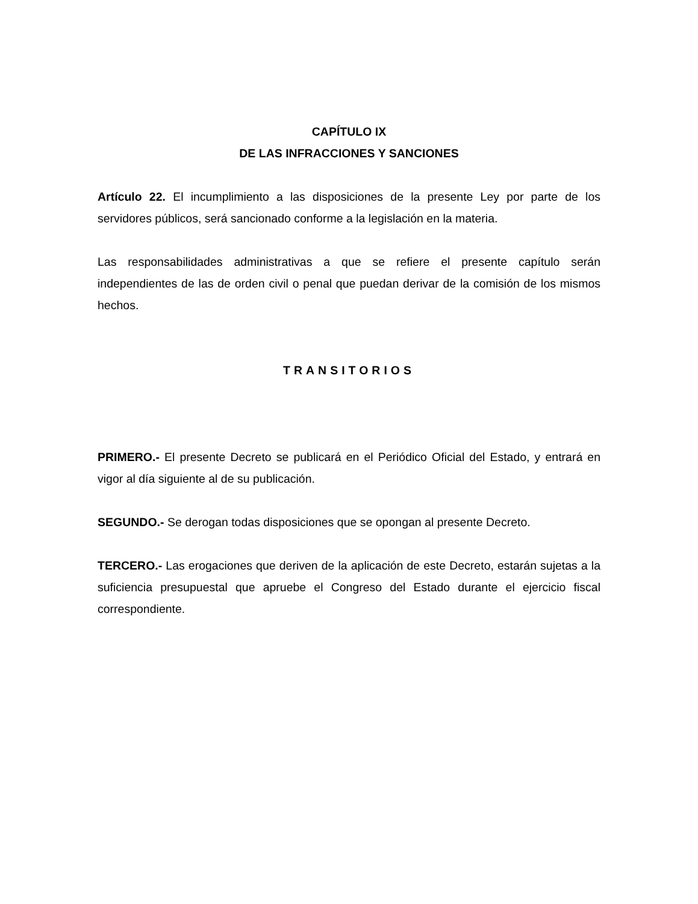CAPÍTULO IX
DE LAS INFRACCIONES Y SANCIONES
Artículo 22. El incumplimiento a las disposiciones de la presente Ley por parte de los servidores públicos, será sancionado conforme a la legislación en la materia.
Las responsabilidades administrativas a que se refiere el presente capítulo serán independientes de las de orden civil o penal que puedan derivar de la comisión de los mismos hechos.
TRANSITORIOS
PRIMERO.- El presente Decreto se publicará en el Periódico Oficial del Estado, y entrará en vigor al día siguiente al de su publicación.
SEGUNDO.- Se derogan todas disposiciones que se opongan al presente Decreto.
TERCERO.- Las erogaciones que deriven de la aplicación de este Decreto, estarán sujetas a la suficiencia presupuestal que apruebe el Congreso del Estado durante el ejercicio fiscal correspondiente.